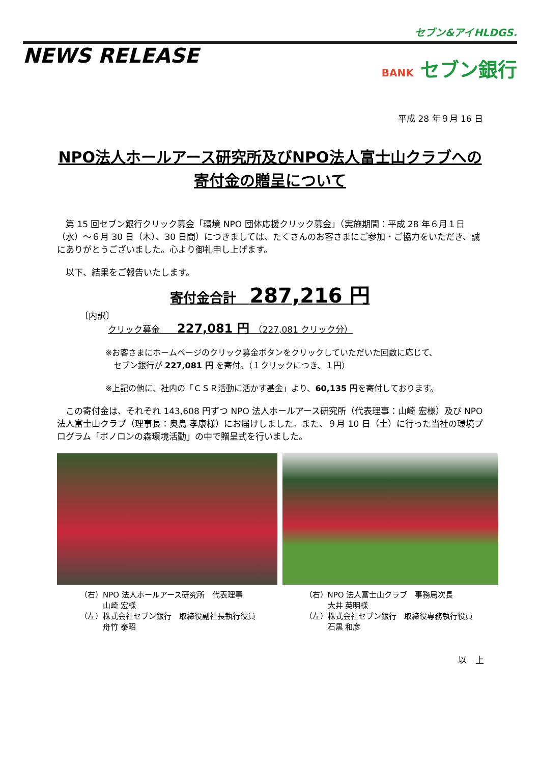セブン&アイHLDGS.
NEWS RELEASE
BANK セブン銀行
平成 28 年９月 16 日
NPO法人ホールアース研究所及びNPO法人富士山クラブへの
寄付金の贈呈について
　第 15 回セブン銀行クリック募金「環境 NPO 団体応援クリック募金」（実施期間：平成 28 年６月１日（水）～６月 30 日（木）、30 日間）につきましては、たくさんのお客さまにご参加・ご協力をいただき、誠にありがとうございました。心より御礼申し上げます。
　以下、結果をご報告いたします。
寄付金合計　287,216 円
〔内訳〕
クリック募金　　227,081 円　（227,081 クリック分）
※お客さまにホームページのクリック募金ボタンをクリックしていただいた回数に応じて、
　セブン銀行が 227,081 円 を寄付。（１クリックにつき、１円）
※上記の他に、社内の「ＣＳＲ活動に活かす基金」より、60,135 円を寄付しております。
　この寄付金は、それぞれ 143,608 円ずつ NPO 法人ホールアース研究所（代表理事：山崎 宏様）及び NPO 法人富士山クラブ（理事長：奥島 孝康様）にお届けしました。また、９月 10 日（土）に行った当社の環境プログラム「ボノロンの森環境活動」の中で贈呈式を行いました。
（右）NPO 法人ホールアース研究所　代表理事
　　　山崎 宏様
（左）株式会社セブン銀行　取締役副社長執行役員
　　　舟竹 泰昭
（右）NPO 法人富士山クラブ　事務局次長
　　　大井 英明様
（左）株式会社セブン銀行　取締役専務執行役員
　　　石黒 和彦
以　上